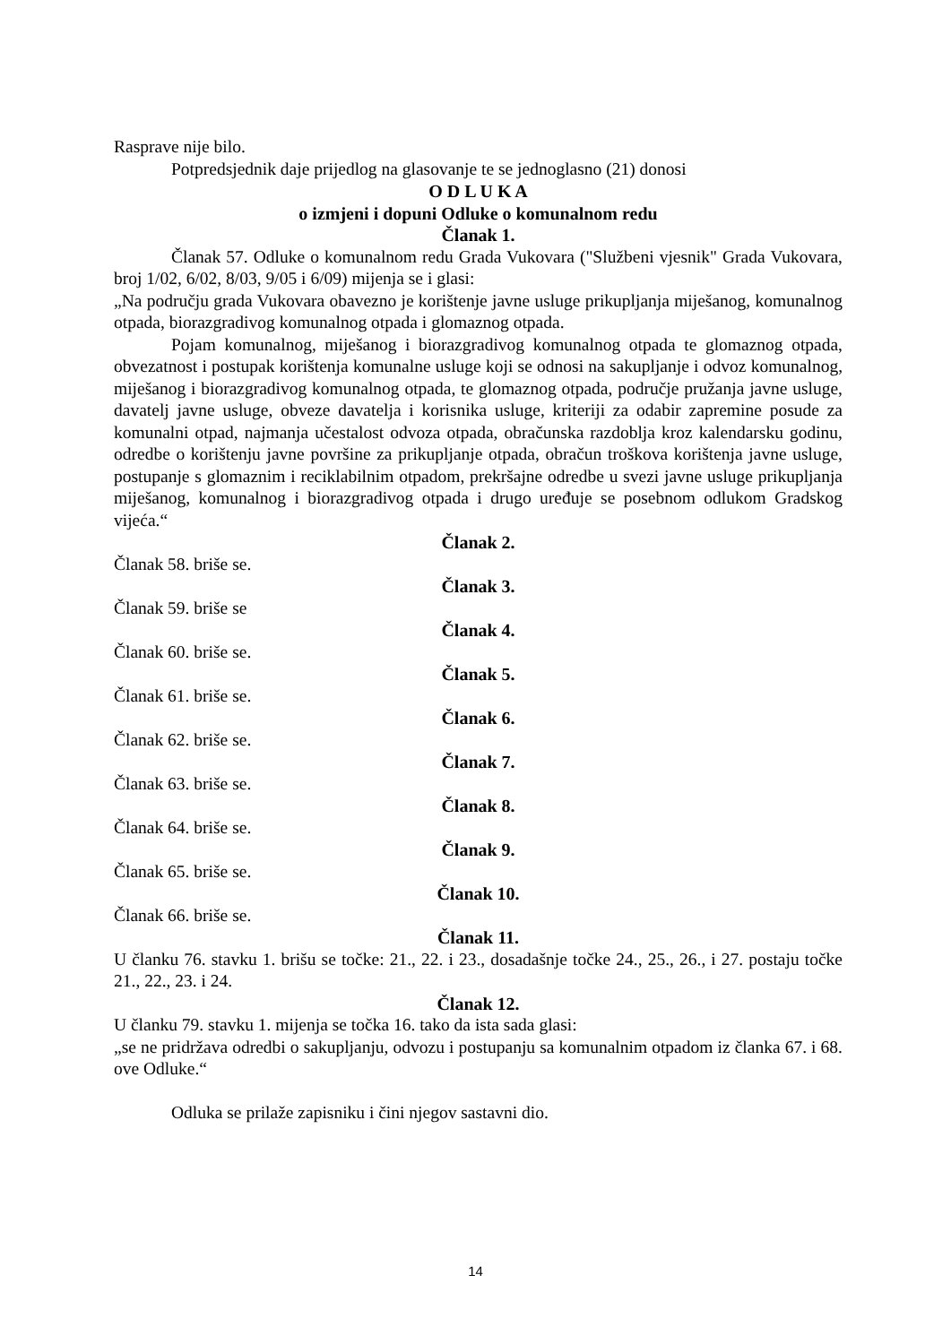Rasprave nije bilo.
Potpredsjednik daje prijedlog na glasovanje te se jednoglasno (21) donosi
O D L U K A
o izmjeni i dopuni Odluke o komunalnom redu
Članak 1.
Članak 57. Odluke o komunalnom redu Grada Vukovara ("Službeni vjesnik" Grada Vukovara, broj 1/02, 6/02, 8/03, 9/05 i 6/09) mijenja se i glasi:
„Na području grada Vukovara obavezno je korištenje javne usluge prikupljanja miješanog, komunalnog otpada, biorazgradivog komunalnog otpada i glomaznog otpada.
Pojam komunalnog, miješanog i biorazgradivog komunalnog otpada te glomaznog otpada, obvezatnost i postupak korištenja komunalne usluge koji se odnosi na sakupljanje i odvoz komunalnog, miješanog i biorazgradivog komunalnog otpada, te glomaznog otpada, područje pružanja javne usluge, davatelj javne usluge, obveze davatelja i korisnika usluge, kriteriji za odabir zapremine posude za komunalni otpad, najmanja učestalost odvoza otpada, obračunska razdoblja kroz kalendarsku godinu, odredbe o korištenju javne površine za prikupljanje otpada, obračun troškova korištenja javne usluge, postupanje s glomaznim i reciklabilnim otpadom, prekršajne odredbe u svezi javne usluge prikupljanja miješanog, komunalnog i biorazgradivog otpada i drugo uređuje se posebnom odlukom Gradskog vijeća.“
Članak 2.
Članak 58. briše se.
Članak 3.
Članak 59. briše se
Članak 4.
Članak 60. briše se.
Članak 5.
Članak 61. briše se.
Članak 6.
Članak 62. briše se.
Članak 7.
Članak 63. briše se.
Članak 8.
Članak 64. briše se.
Članak 9.
Članak 65. briše se.
Članak 10.
Članak 66. briše se.
Članak 11.
U članku 76. stavku 1. brišu se točke: 21., 22. i 23., dosadašnje točke 24., 25., 26., i 27. postaju točke 21., 22., 23. i 24.
Članak 12.
U članku 79. stavku 1. mijenja se točka 16. tako da ista sada glasi:
„se ne pridržava odredbi o sakupljanju, odvozu i postupanju sa komunalnim otpadom iz članka 67. i 68. ove Odluke.“
Odluka se prilaže zapisniku i čini njegov sastavni dio.
14